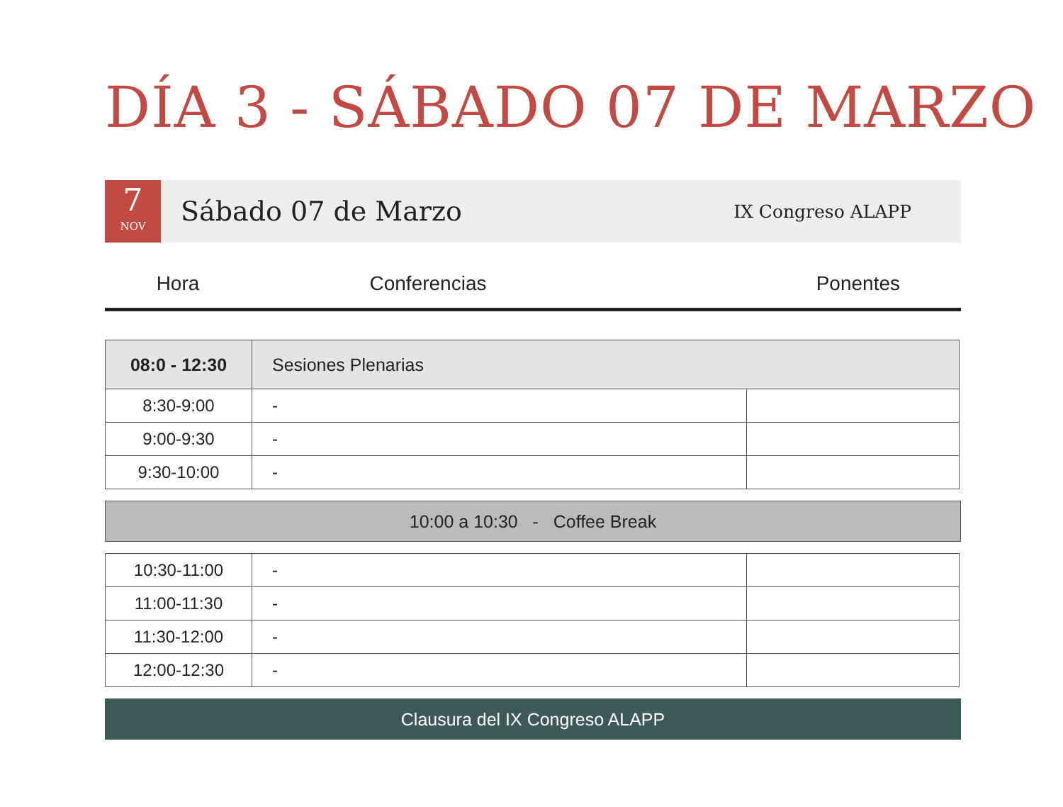DÍA 3 - SÁBADO 07 DE MARZO
7
NOV
Sábado 07 de Marzo
IX Congreso ALAPP
Hora Conferencias Ponentes
| 08:0 - 12:30 | Sesiones Plenarias | |
| 8:30-9:00 | - | |
| 9:00-9:30 | - | |
| 9:30-10:00 | - | |
10:00 a 10:30 - Coffee Break
| 10:30-11:00 | - | |
| 11:00-11:30 | - | |
| 11:30-12:00 | - | |
| 12:00-12:30 | - | |
Clausura del IX Congreso ALAPP